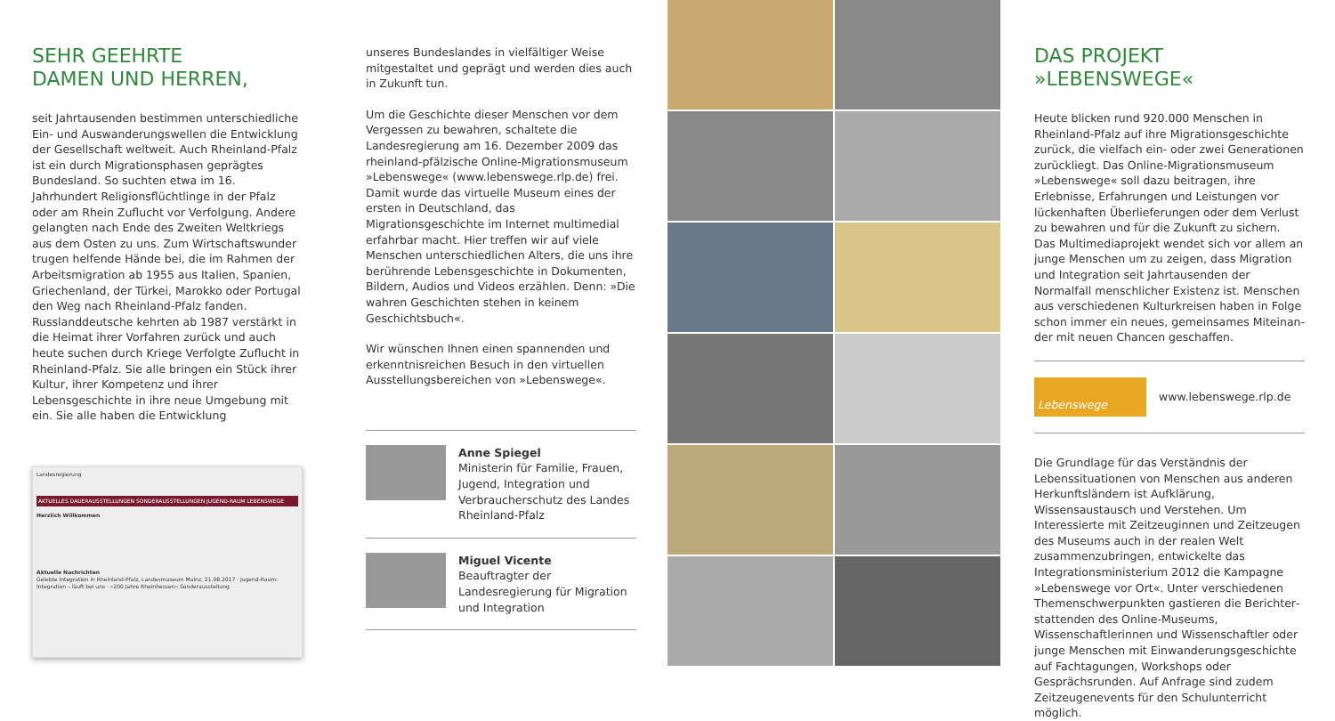SEHR GEEHRTE
DAMEN UND HERREN,
seit Jahrtausenden bestimmen unterschiedliche Ein- und Auswanderungswellen die Entwicklung der Gesell­schaft weltweit. Auch Rheinland-Pfalz ist ein durch Migrationsphasen geprägtes Bundesland. So suchten etwa im 16. Jahrhundert Religionsflüchtlinge in der Pfalz oder am Rhein Zuflucht vor Verfolgung. Andere gelangten nach Ende des Zweiten Weltkriegs aus dem Osten zu uns. Zum Wirtschaftswunder trugen helfende Hände bei, die im Rahmen der Arbeitsmigration ab 1955 aus Italien, Spanien, Griechenland, der Türkei, Marokko oder Portugal den Weg nach Rheinland-Pfalz fanden. Russlanddeutsche kehrten ab 1987 verstärkt in die Heimat ihrer Vorfahren zurück und auch heute suchen durch Kriege Verfolgte Zuflucht in Rheinland-Pfalz. Sie alle bringen ein Stück ihrer Kultur, ihrer Kompetenz und ihrer Lebensgeschichte in ihre neue Umgebung mit ein. Sie alle haben die Entwicklung
Landesregierung
AKTUELLES DAUERAUSSTELLUNGEN SONDERAUSSTELLUNGEN JUGEND-RAUM LEBENSWEGE
Herzlich Willkommen
Aktuelle Nachrichten
Gelebte Integration in Rheinland-Pfalz, Landesmuseum Mainz, 21.08.2017 · Jugend-Raum: Integration – läuft bei uns · »200 Jahre Rheinhessen« Sonderausstellung
unseres Bundeslandes in vielfältiger Weise mitgestaltet und geprägt und werden dies auch in Zukunft tun.
Um die Geschichte dieser Menschen vor dem Verges­sen zu bewahren, schaltete die Landesregierung am 16. Dezember 2009 das rheinland-pfälzische Online-Migrationsmuseum »Lebenswege« (www.lebenswege.rlp.de) frei. Damit wurde das virtuelle Museum eines der ersten in Deutschland, das Migrationsgeschichte im Internet multimedial erfahrbar macht. Hier treffen wir auf viele Menschen unterschiedlichen Alters, die uns ihre berührende Lebensgeschichte in Dokumenten, Bildern, Audios und Videos erzählen. Denn: »Die wahren Geschichten stehen in keinem Geschichtsbuch«.
Wir wünschen Ihnen einen spannenden und erkennt­nisreichen Besuch in den virtuellen Ausstellungsbe­reichen von »Lebenswege«.
Anne Spiegel
Ministerin für Familie, Frauen, Jugend, Integration und Verbraucherschutz des Landes Rheinland-Pfalz
Miguel Vicente
Beauftragter der Landesregierung für Migration und Integration
DAS PROJEKT »LEBENSWEGE«
Heute blicken rund 920.000 Menschen in Rheinland-Pfalz auf ihre Migrationsgeschichte zurück, die vielfach ein- oder zwei Generationen zurückliegt. Das Online-Migrationsmuseum »Lebenswege« soll dazu beitra­gen, ihre Erlebnisse, Erfahrungen und Leistungen vor lückenhaften Überlieferungen oder dem Verlust zu bewahren und für die Zukunft zu sichern. Das Multime­diaprojekt wendet sich vor allem an junge Menschen um zu zeigen, dass Migration und Integration seit Jahr­tausenden der Normalfall menschlicher Existenz ist. Menschen aus verschiedenen Kulturkreisen haben in Folge schon immer ein neues, gemeinsames Miteinan­der mit neuen Chancen geschaffen.
Lebenswege
www.lebenswege.rlp.de
Die Grundlage für das Verständnis der Lebenssitua­tionen von Menschen aus anderen Herkunftsländern ist Aufklärung, Wissensaustausch und Verstehen. Um Interessierte mit Zeitzeuginnen und Zeitzeugen des Museums auch in der realen Welt zusammenzubrin­gen, entwickelte das Integrationsministerium 2012 die Kampagne »Lebenswege vor Ort«. Unter verschie­denen Themenschwerpunkten gastieren die Berichter­stattenden des Online-Museums, Wissenschaftlerinnen und Wissenschaftler oder junge Menschen mit Einwan­derungsgeschichte auf Fachtagungen, Workshops oder Gesprächsrunden. Auf Anfrage sind zudem Zeitzeugen­events für den Schulunterricht möglich.